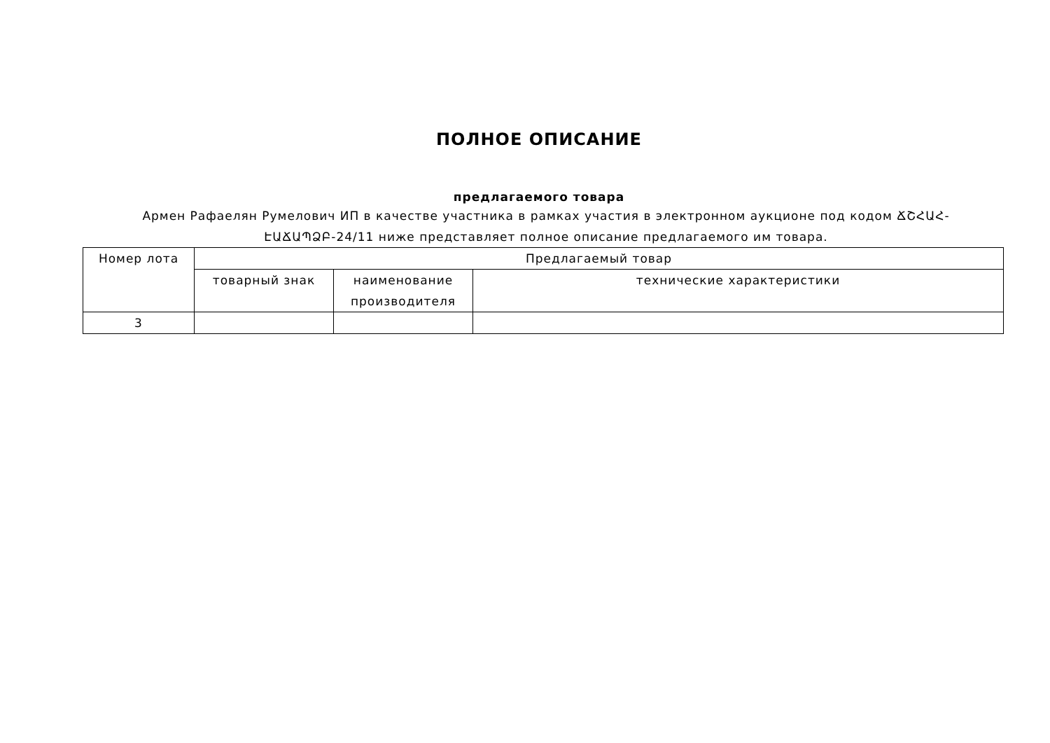ПОЛНОЕ ОПИСАНИЕ
предлагаемого товара
Армен Рафаелян Румелович ИП в качестве участника в рамках участия в электронном аукционе под кодом ՃՇՀԱՀ-ԷԱՃԱՊՁԲ-24/11 ниже представляет полное описание предлагаемого им товара.
| Номер лота | Предлагаемый товар | | |
| --- | --- | --- | --- |
| | товарный знак | наименование производителя | технические характеристики |
| 3 | | | |